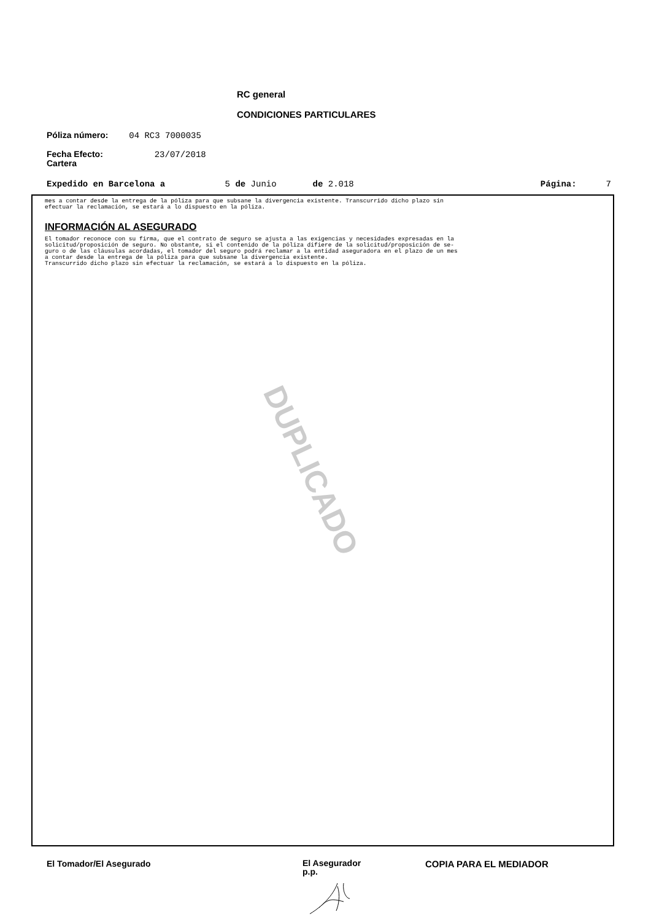RC general
CONDICIONES PARTICULARES
Póliza número: 04 RC3 7000035
Fecha Efecto: 23/07/2018
Cartera
Expedido en Barcelona a 5 de Junio de 2.018 Página: 7
mes a contar desde la entrega de la póliza para que subsane la divergencia existente. Transcurrido dicho plazo sin
efectuar la reclamación, se estará a lo dispuesto en la póliza.
INFORMACIÓN AL ASEGURADO
El tomador reconoce con su firma, que el contrato de seguro se ajusta a las exigencias y necesidades expresadas en la
solicitud/proposición de seguro. No obstante, si el contenido de la póliza difiere de la solicitud/proposición de se-
guro o de las cláusulas acordadas, el tomador del seguro podrá reclamar a la entidad aseguradora en el plazo de un mes
a contar desde la entrega de la póliza para que subsane la divergencia existente.
Transcurrido dicho plazo sin efectuar la reclamación, se estará a lo dispuesto en la póliza.
DUPLICADO
El Tomador/El Asegurado
El Asegurador
p.p.
COPIA PARA EL MEDIADOR